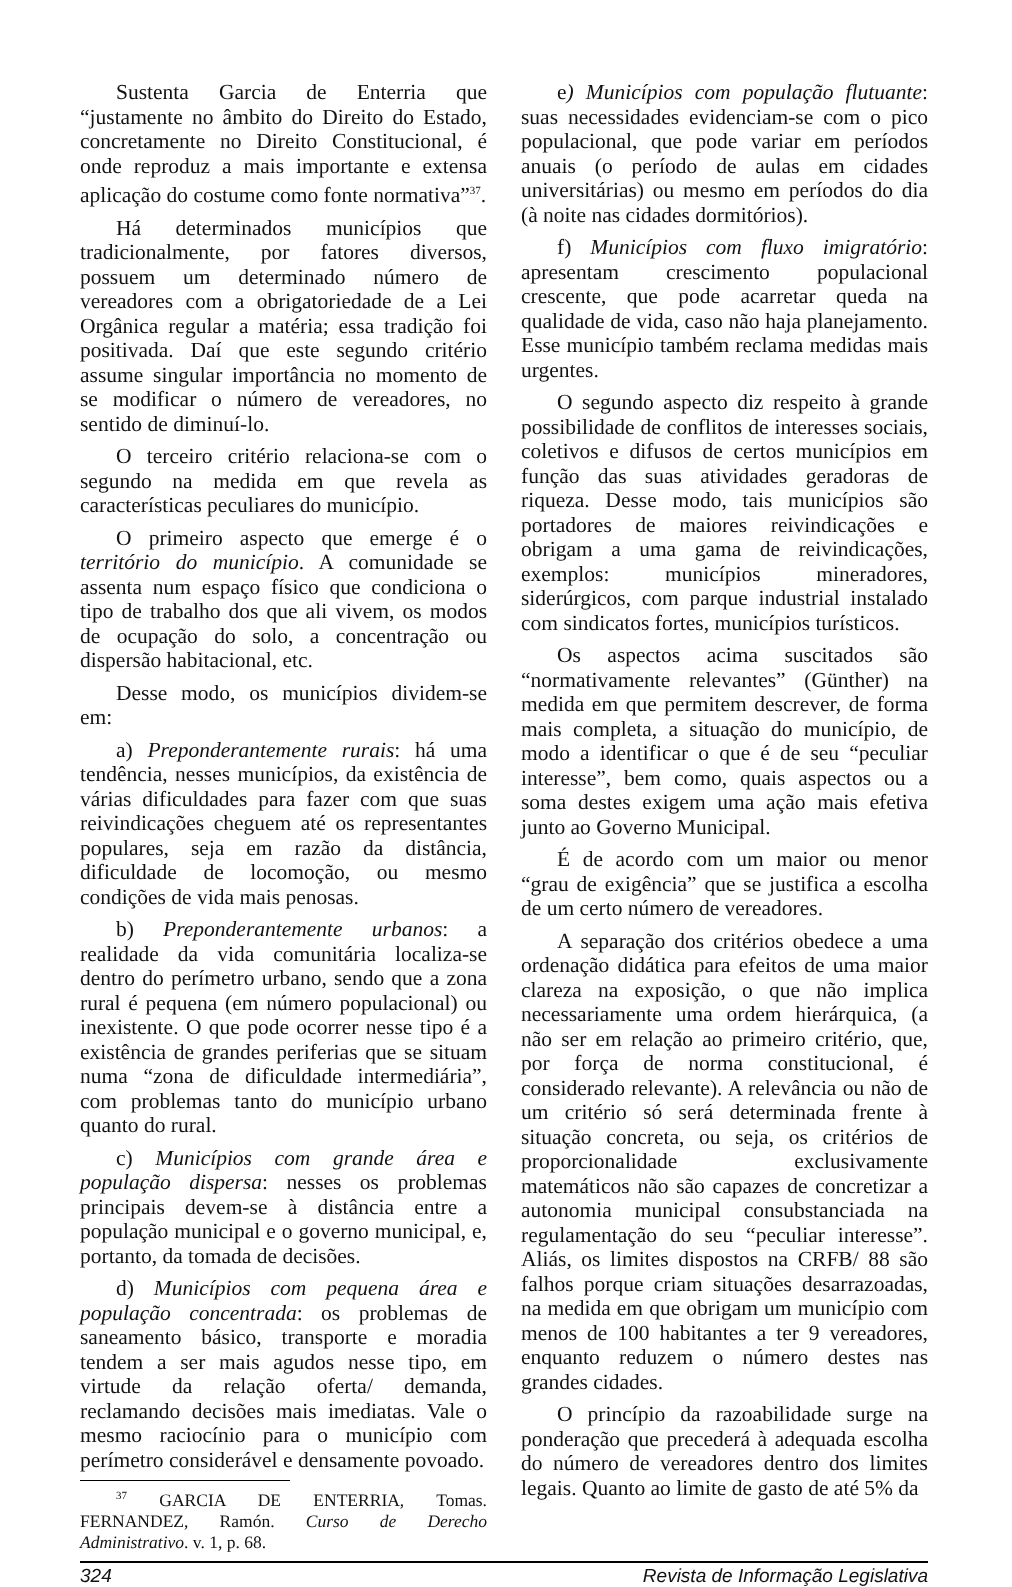Sustenta Garcia de Enterria que “justamente no âmbito do Direito do Estado, concretamente no Direito Constitucional, é onde reproduz a mais importante e extensa aplicação do costume como fonte normativa”<sup>37</sup>.
Há determinados municípios que tradicionalmente, por fatores diversos, possuem um determinado número de vereadores com a obrigatoriedade de a Lei Orgânica regular a matéria; essa tradição foi positivada. Daí que este segundo critério assume singular importância no momento de se modificar o número de vereadores, no sentido de diminuí-lo.
O terceiro critério relaciona-se com o segundo na medida em que revela as características peculiares do município.
O primeiro aspecto que emerge é o território do município. A comunidade se assenta num espaço físico que condiciona o tipo de trabalho dos que ali vivem, os modos de ocupação do solo, a concentração ou dispersão habitacional, etc.
Desse modo, os municípios dividem-se em:
a) Preponderantemente rurais: há uma tendência, nesses municípios, da existência de várias dificuldades para fazer com que suas reivindicações cheguem até os representantes populares, seja em razão da distância, dificuldade de locomoção, ou mesmo condições de vida mais penosas.
b) Preponderantemente urbanos: a realidade da vida comunitária localiza-se dentro do perímetro urbano, sendo que a zona rural é pequena (em número populacional) ou inexistente. O que pode ocorrer nesse tipo é a existência de grandes periferias que se situam numa “zona de dificuldade intermediária”, com problemas tanto do município urbano quanto do rural.
c) Municípios com grande área e população dispersa: nesses os problemas principais devem-se à distância entre a população municipal e o governo municipal, e, portanto, da tomada de decisões.
d) Municípios com pequena área e população concentrada: os problemas de saneamento básico, transporte e moradia tendem a ser mais agudos nesse tipo, em virtude da relação oferta/ demanda, reclamando decisões mais imediatas. Vale o mesmo raciocínio para o município com perímetro considerável e densamente povoado.
<sup>37</sup> GARCIA DE ENTERRIA, Tomas. FERNANDEZ, Ramón. Curso de Derecho Administrativo. v. 1, p. 68.
e) Municípios com população flutuante: suas necessidades evidenciam-se com o pico populacional, que pode variar em períodos anuais (o período de aulas em cidades universitárias) ou mesmo em períodos do dia (à noite nas cidades dormitórios).
f) Municípios com fluxo imigratório: apresentam crescimento populacional crescente, que pode acarretar queda na qualidade de vida, caso não haja planejamento. Esse município também reclama medidas mais urgentes.
O segundo aspecto diz respeito à grande possibilidade de conflitos de interesses sociais, coletivos e difusos de certos municípios em função das suas atividades geradoras de riqueza. Desse modo, tais municípios são portadores de maiores reivindicações e obrigam a uma gama de reivindicações, exemplos: municípios mineradores, siderúrgicos, com parque industrial instalado com sindicatos fortes, municípios turísticos.
Os aspectos acima suscitados são “normativamente relevantes” (Günther) na medida em que permitem descrever, de forma mais completa, a situação do município, de modo a identificar o que é de seu “peculiar interesse”, bem como, quais aspectos ou a soma destes exigem uma ação mais efetiva junto ao Governo Municipal.
É de acordo com um maior ou menor “grau de exigência” que se justifica a escolha de um certo número de vereadores.
A separação dos critérios obedece a uma ordenação didática para efeitos de uma maior clareza na exposição, o que não implica necessariamente uma ordem hierárquica, (a não ser em relação ao primeiro critério, que, por força de norma constitucional, é considerado relevante). A relevância ou não de um critério só será determinada frente à situação concreta, ou seja, os critérios de proporcionalidade exclusivamente matemáticos não são capazes de concretizar a autonomia municipal consubstanciada na regulamentação do seu “peculiar interesse”. Aliás, os limites dispostos na CRFB/ 88 são falhos porque criam situações desarrazoadas, na medida em que obrigam um município com menos de 100 habitantes a ter 9 vereadores, enquanto reduzem o número destes nas grandes cidades.
O princípio da razoabilidade surge na ponderação que precederá à adequada escolha do número de vereadores dentro dos limites legais. Quanto ao limite de gasto de até 5% da
324 Revista de Informação Legislativa